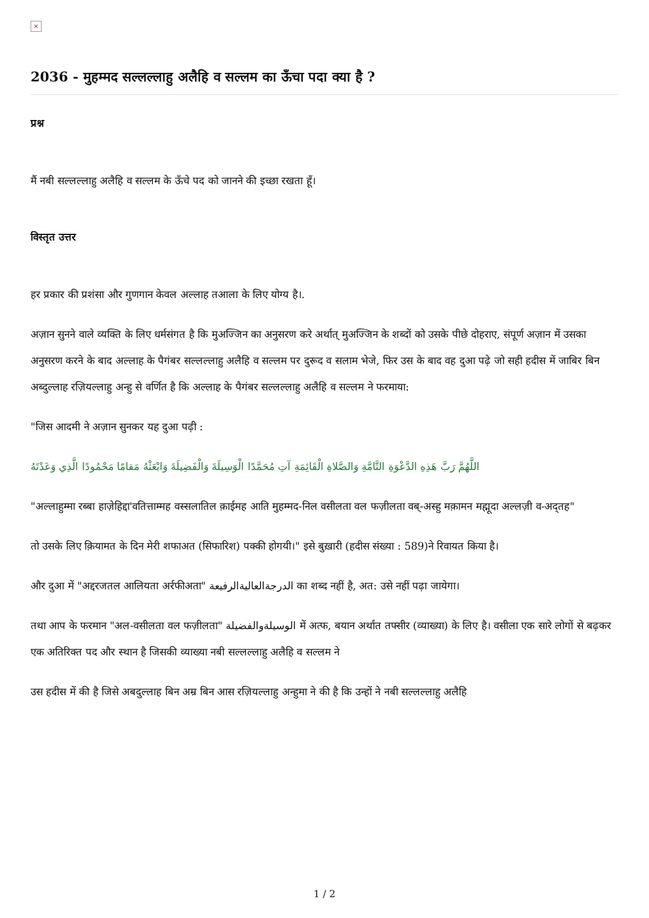×
2036 - मुहम्मद सल्लल्लाहु अलैहि व सल्लम का ऊँचा पदा क्या है ?
प्रश्न
मैं नबी सल्लल्लाहु अलैहि व सल्लम के ऊँचे पद को जानने की इच्छा रखता हूँ।
विस्तृत उत्तर
हर प्रकार की प्रशंसा और गुणगान केवल अल्लाह तआला के लिए योग्य है।.
अज़ान सुनने वाले व्यक्ति के लिए धर्मसंगत है कि मुअज्जिन का अनुसरण करे अर्थात् मुअज्जिन के शब्दों को उसके पीछे दोहराए, संपूर्ण अज़ान में उसका अनुसरण करने के बाद अल्लाह के पैगंबर सल्लल्लाहु अलैहि व सल्लम पर दुरूद व सलाम भेजे, फिर उस के बाद वह दुआ पढ़े जो सही हदीस में जाबिर बिन अब्दुल्लाह रज़ियल्लाहु अन्हु से वर्णित है कि अल्लाह के पैगंबर सल्लल्लाहु अलैहि व सल्लम ने फरमाया:
"जिस आदमी ने अज़ान सुनकर यह दुआ पढ़ी :
اللَّهُمَّ رَبَّ هَذِهِ الدَّعْوَةِ التَّامَّةِ وَالصَّلاةِ الْقَائِمَةِ آتِ مُحَمَّدًا الْوَسِيلَةَ وَالْفَضِيلَةَ وَابْعَثْهُ مَقامًا مَحْمُودًا الَّذِي وَعَدْتَهُ
"अल्लाहुम्मा रब्बा हाज़ेहिद्दा'वतित्ताम्मह वस्सलातिल क़ाईमह आति मुहम्मद-निल वसीलता वल फज़ीलता वब्-अस्हु मक़ामन मह्मूदा अल्लज़ी व-अद्तह"
तो उसके लिए क़ियामत के दिन मेरी शफाअत (सिफारिश) पक्की होगयी।" इसे बुख़ारी (हदीस संख्या : 589)ने रिवायत किया है।
और दुआ में "अद्दरजतल आलियता अर्रफीअता" الدرجةالعاليةالرفيعة का शब्द नहीं है, अत: उसे नहीं पढ़ा जायेगा।
तथा आप के फरमान "अल-वसीलता वल फज़ीलता" الوسيلةوالفضيلة में अत्फ, बयान अर्थात तफ्सीर (व्याख्या) के लिए है। वसीला एक सारे लोगों से बढ़कर एक अतिरिक्त पद और स्थान है जिसकी व्याख्या नबी सल्लल्लाहु अलैहि व सल्लम ने
उस हदीस में की है जिसे अबदुल्लाह बिन अम्र बिन आस रज़ियल्लाहु अन्हुमा ने की है कि उन्हों ने नबी सल्लल्लाहु अलैहि
1 / 2